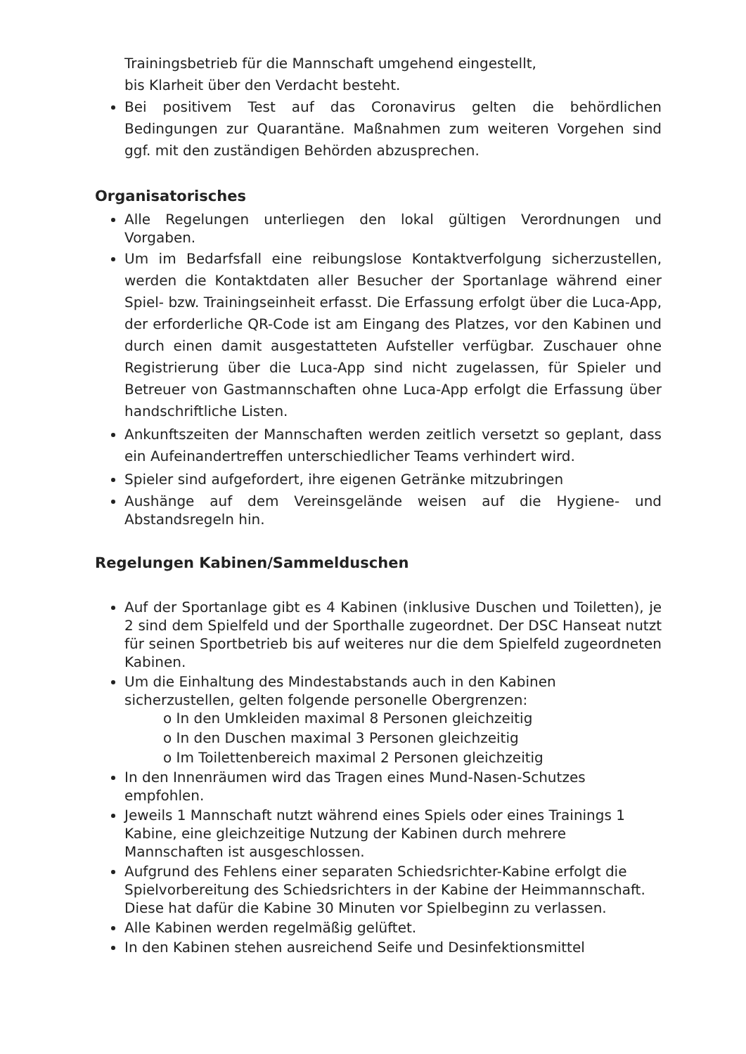Trainingsbetrieb für die Mannschaft umgehend eingestellt,
bis Klarheit über den Verdacht besteht.
Bei positivem Test auf das Coronavirus gelten die behördlichen Bedingungen zur Quarantäne. Maßnahmen zum weiteren Vorgehen sind ggf. mit den zuständigen Behörden abzusprechen.
Organisatorisches
Alle Regelungen unterliegen den lokal gültigen Verordnungen und Vorgaben.
Um im Bedarfsfall eine reibungslose Kontaktverfolgung sicherzustellen, werden die Kontaktdaten aller Besucher der Sportanlage während einer Spiel- bzw. Trainingseinheit erfasst. Die Erfassung erfolgt über die Luca-App, der erforderliche QR-Code ist am Eingang des Platzes, vor den Kabinen und durch einen damit ausgestatteten Aufsteller verfügbar. Zuschauer ohne Registrierung über die Luca-App sind nicht zugelassen, für Spieler und Betreuer von Gastmannschaften ohne Luca-App erfolgt die Erfassung über handschriftliche Listen.
Ankunftszeiten der Mannschaften werden zeitlich versetzt so geplant, dass ein Aufeinandertreffen unterschiedlicher Teams verhindert wird.
Spieler sind aufgefordert, ihre eigenen Getränke mitzubringen
Aushänge auf dem Vereinsgelände weisen auf die Hygiene- und Abstandsregeln hin.
Regelungen Kabinen/Sammelduschen
Auf der Sportanlage gibt es 4 Kabinen (inklusive Duschen und Toiletten), je 2 sind dem Spielfeld und der Sporthalle zugeordnet. Der DSC Hanseat nutzt für seinen Sportbetrieb bis auf weiteres nur die dem Spielfeld zugeordneten Kabinen.
Um die Einhaltung des Mindestabstands auch in den Kabinen sicherzustellen, gelten folgende personelle Obergrenzen:
o In den Umkleiden maximal 8 Personen gleichzeitig
o In den Duschen maximal 3 Personen gleichzeitig
o Im Toilettenbereich maximal 2 Personen gleichzeitig
In den Innenräumen wird das Tragen eines Mund-Nasen-Schutzes empfohlen.
Jeweils 1 Mannschaft nutzt während eines Spiels oder eines Trainings 1 Kabine, eine gleichzeitige Nutzung der Kabinen durch mehrere Mannschaften ist ausgeschlossen.
Aufgrund des Fehlens einer separaten Schiedsrichter-Kabine erfolgt die Spielvorbereitung des Schiedsrichters in der Kabine der Heimmannschaft. Diese hat dafür die Kabine 30 Minuten vor Spielbeginn zu verlassen.
Alle Kabinen werden regelmäßig gelüftet.
In den Kabinen stehen ausreichend Seife und Desinfektionsmittel